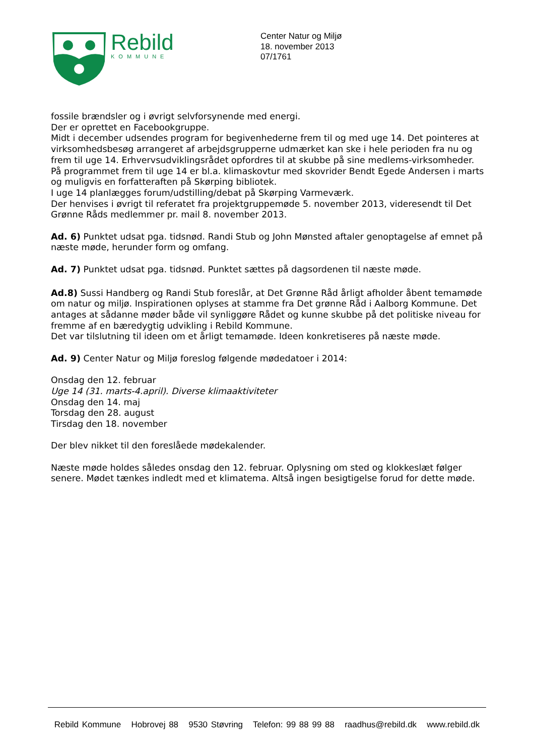Rebild
KOMMUNE
Center Natur og Miljø
18. november 2013
07/1761
fossile brændsler og i øvrigt selvforsynende med energi.
Der er oprettet en Facebookgruppe.
Midt i december udsendes program for begivenhederne frem til og med uge 14. Det pointeres at virksomhedsbesøg arrangeret af arbejdsgrupperne udmærket kan ske i hele perioden fra nu og frem til uge 14. Erhvervsudviklingsrådet opfordres til at skubbe på sine medlems-virksomheder.
På programmet frem til uge 14 er bl.a. klimaskovtur med skovrider Bendt Egede Andersen i marts og muligvis en forfatteraften på Skørping bibliotek.
I uge 14 planlægges forum/udstilling/debat på Skørping Varmeværk.
Der henvises i øvrigt til referatet fra projektgruppemøde 5. november 2013, videresendt til Det Grønne Råds medlemmer pr. mail 8. november 2013.
Ad. 6) Punktet udsat pga. tidsnød. Randi Stub og John Mønsted aftaler genoptagelse af emnet på næste møde, herunder form og omfang.
Ad. 7) Punktet udsat pga. tidsnød. Punktet sættes på dagsordenen til næste møde.
Ad.8) Sussi Handberg og Randi Stub foreslår, at Det Grønne Råd årligt afholder åbent temamøde om natur og miljø. Inspirationen oplyses at stamme fra Det grønne Råd i Aalborg Kommune. Det antages at sådanne møder både vil synliggøre Rådet og kunne skubbe på det politiske niveau for fremme af en bæredygtig udvikling i Rebild Kommune.
Det var tilslutning til ideen om et årligt temamøde. Ideen konkretiseres på næste møde.
Ad. 9) Center Natur og Miljø foreslog følgende mødedatoer i 2014:
Onsdag den 12. februar
Uge 14 (31. marts-4.april). Diverse klimaaktiviteter
Onsdag den 14. maj
Torsdag den 28. august
Tirsdag den 18. november
Der blev nikket til den foreslåede mødekalender.
Næste møde holdes således onsdag den 12. februar. Oplysning om sted og klokkeslæt følger senere. Mødet tænkes indledt med et klimatema. Altså ingen besigtigelse forud for dette møde.
Rebild Kommune Hobrovej 88 9530 Støvring Telefon: 99 88 99 88 raadhus@rebild.dk www.rebild.dk